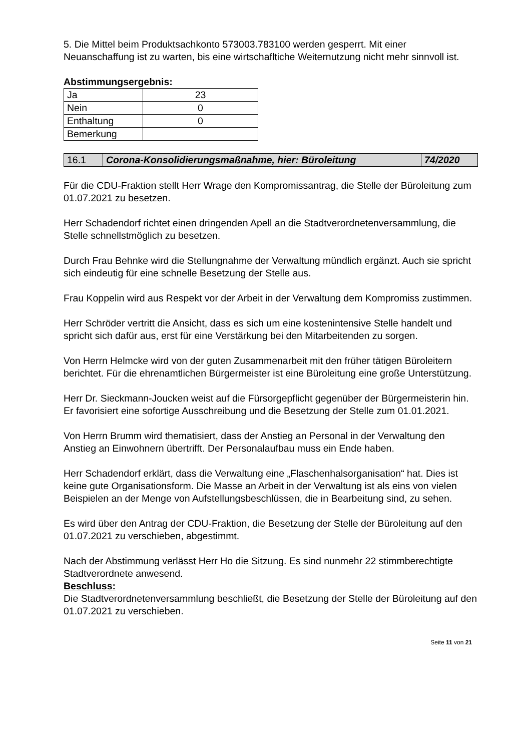5. Die Mittel beim Produktsachkonto 573003.783100 werden gesperrt. Mit einer Neuanschaffung ist zu warten, bis eine wirtschafltiche Weiternutzung nicht mehr sinnvoll ist.
Abstimmungsergebnis:
| Ja | 23 |
| Nein | 0 |
| Enthaltung | 0 |
| Bemerkung | |
| 16.1 | Corona-Konsolidierungsmaßnahme, hier: Büroleitung | 74/2020 |
Für die CDU-Fraktion stellt Herr Wrage den Kompromissantrag, die Stelle der Büroleitung zum 01.07.2021 zu besetzen.
Herr Schadendorf richtet einen dringenden Apell an die Stadtverordnetenversammlung, die Stelle schnellstmöglich zu besetzen.
Durch Frau Behnke wird die Stellungnahme der Verwaltung mündlich ergänzt. Auch sie spricht sich eindeutig für eine schnelle Besetzung der Stelle aus.
Frau Koppelin wird aus Respekt vor der Arbeit in der Verwaltung dem Kompromiss zustimmen.
Herr Schröder vertritt die Ansicht, dass es sich um eine kostenintensive Stelle handelt und spricht sich dafür aus, erst für eine Verstärkung bei den Mitarbeitenden zu sorgen.
Von Herrn Helmcke wird von der guten Zusammenarbeit mit den früher tätigen Büroleitern berichtet. Für die ehrenamtlichen Bürgermeister ist eine Büroleitung eine große Unterstützung.
Herr Dr. Sieckmann-Joucken weist auf die Fürsorgepflicht gegenüber der Bürgermeisterin hin. Er favorisiert eine sofortige Ausschreibung und die Besetzung der Stelle zum 01.01.2021.
Von Herrn Brumm wird thematisiert, dass der Anstieg an Personal in der Verwaltung den Anstieg an Einwohnern übertrifft. Der Personalaufbau muss ein Ende haben.
Herr Schadendorf erklärt, dass die Verwaltung eine „Flaschenhalsorganisation“ hat. Dies ist keine gute Organisationsform. Die Masse an Arbeit in der Verwaltung ist als eins von vielen Beispielen an der Menge von Aufstellungsbeschlüssen, die in Bearbeitung sind, zu sehen.
Es wird über den Antrag der CDU-Fraktion, die Besetzung der Stelle der Büroleitung auf den 01.07.2021 zu verschieben, abgestimmt.
Nach der Abstimmung verlässt Herr Ho die Sitzung. Es sind nunmehr 22 stimmberechtigte Stadtverordnete anwesend.
Beschluss:
Die Stadtverordnetenversammlung beschließt, die Besetzung der Stelle der Büroleitung auf den 01.07.2021 zu verschieben.
Seite 11 von 21